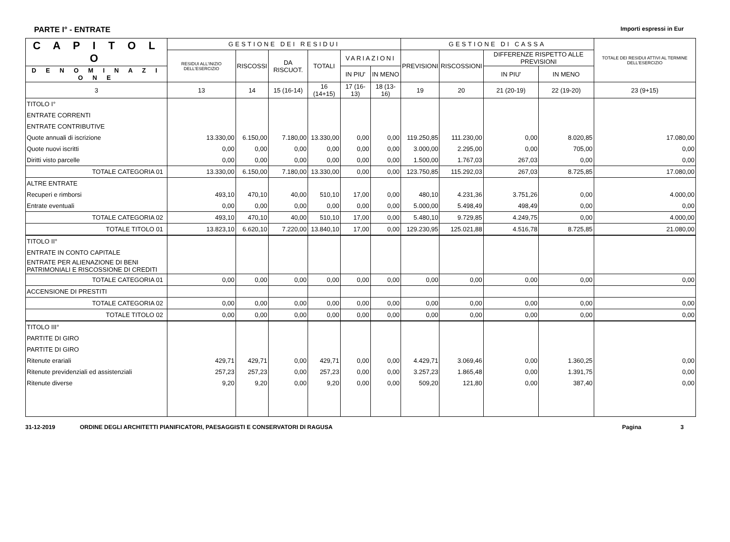PARTE I° - ENTRATE Importi espressi in Eur
| C A P I T O L O | GESTIONE DEI RESIDUI | | | | | | GESTIONE DI CASSA | | | | TOTALE DEI RESIDUI ATTIVI AL TERMINE DELL'ESERCIZIO |
| --- | --- | --- | --- | --- | --- | --- | --- | --- | --- | --- | --- |
| | RESIDUI ALL'INIZIO DELL'ESERCIZIO | RISCOSSI | DA RISCUOT. | TOTALI | VARIAZIONI | | PREVISIONI | RISCOSSIONI | DIFFERENZE RISPETTO ALLE PREVISIONI | | |
| D E N O M I N A Z I O N E | | | | | IN PIU' | IN MENO | | | IN PIU' | IN MENO | |
| 3 | 13 | 14 | 15 (16-14) | 16 (14+15) | 17 (16-13) | 18 (13-16) | 19 | 20 | 21 (20-19) | 22 (19-20) | 23 (9+15) |
| TITOLO I° | | | | | | | | | | | |
| ENTRATE CORRENTI | | | | | | | | | | | |
| ENTRATE CONTRIBUTIVE | | | | | | | | | | | |
| Quote annuali di iscrizione | 13.330,00 | 6.150,00 | 7.180,00 | 13.330,00 | 0,00 | 0,00 | 119.250,85 | 111.230,00 | 0,00 | 8.020,85 | 17.080,00 |
| Quote nuovi iscritti | 0,00 | 0,00 | 0,00 | 0,00 | 0,00 | 0,00 | 3.000,00 | 2.295,00 | 0,00 | 705,00 | 0,00 |
| Diritti visto parcelle | 0,00 | 0,00 | 0,00 | 0,00 | 0,00 | 0,00 | 1.500,00 | 1.767,03 | 267,03 | 0,00 | 0,00 |
| TOTALE CATEGORIA 01 | 13.330,00 | 6.150,00 | 7.180,00 | 13.330,00 | 0,00 | 0,00 | 123.750,85 | 115.292,03 | 267,03 | 8.725,85 | 17.080,00 |
| ALTRE ENTRATE | | | | | | | | | | | |
| Recuperi e rimborsi | 493,10 | 470,10 | 40,00 | 510,10 | 17,00 | 0,00 | 480,10 | 4.231,36 | 3.751,26 | 0,00 | 4.000,00 |
| Entrate eventuali | 0,00 | 0,00 | 0,00 | 0,00 | 0,00 | 0,00 | 5.000,00 | 5.498,49 | 498,49 | 0,00 | 0,00 |
| TOTALE CATEGORIA 02 | 493,10 | 470,10 | 40,00 | 510,10 | 17,00 | 0,00 | 5.480,10 | 9.729,85 | 4.249,75 | 0,00 | 4.000,00 |
| TOTALE TITOLO 01 | 13.823,10 | 6.620,10 | 7.220,00 | 13.840,10 | 17,00 | 0,00 | 129.230,95 | 125.021,88 | 4.516,78 | 8.725,85 | 21.080,00 |
| TITOLO II° | | | | | | | | | | | |
| ENTRATE IN CONTO CAPITALE | | | | | | | | | | | |
| ENTRATE PER ALIENAZIONE DI BENI PATRIMONIALI E RISCOSSIONE DI CREDITI | | | | | | | | | | | |
| TOTALE CATEGORIA 01 | 0,00 | 0,00 | 0,00 | 0,00 | 0,00 | 0,00 | 0,00 | 0,00 | 0,00 | 0,00 | 0,00 |
| ACCENSIONE DI PRESTITI | | | | | | | | | | | |
| TOTALE CATEGORIA 02 | 0,00 | 0,00 | 0,00 | 0,00 | 0,00 | 0,00 | 0,00 | 0,00 | 0,00 | 0,00 | 0,00 |
| TOTALE TITOLO 02 | 0,00 | 0,00 | 0,00 | 0,00 | 0,00 | 0,00 | 0,00 | 0,00 | 0,00 | 0,00 | 0,00 |
| TITOLO III° | | | | | | | | | | | |
| PARTITE DI GIRO | | | | | | | | | | | |
| PARTITE DI GIRO | | | | | | | | | | | |
| Ritenute erariali | 429,71 | 429,71 | 0,00 | 429,71 | 0,00 | 0,00 | 4.429,71 | 3.069,46 | 0,00 | 1.360,25 | 0,00 |
| Ritenute previdenziali ed assistenziali | 257,23 | 257,23 | 0,00 | 257,23 | 0,00 | 0,00 | 3.257,23 | 1.865,48 | 0,00 | 1.391,75 | 0,00 |
| Ritenute diverse | 9,20 | 9,20 | 0,00 | 9,20 | 0,00 | 0,00 | 509,20 | 121,80 | 0,00 | 387,40 | 0,00 |
31-12-2019 ORDINE DEGLI ARCHITETTI PIANIFICATORI, PAESAGGISTI E CONSERVATORI DI RAGUSA Pagina 3